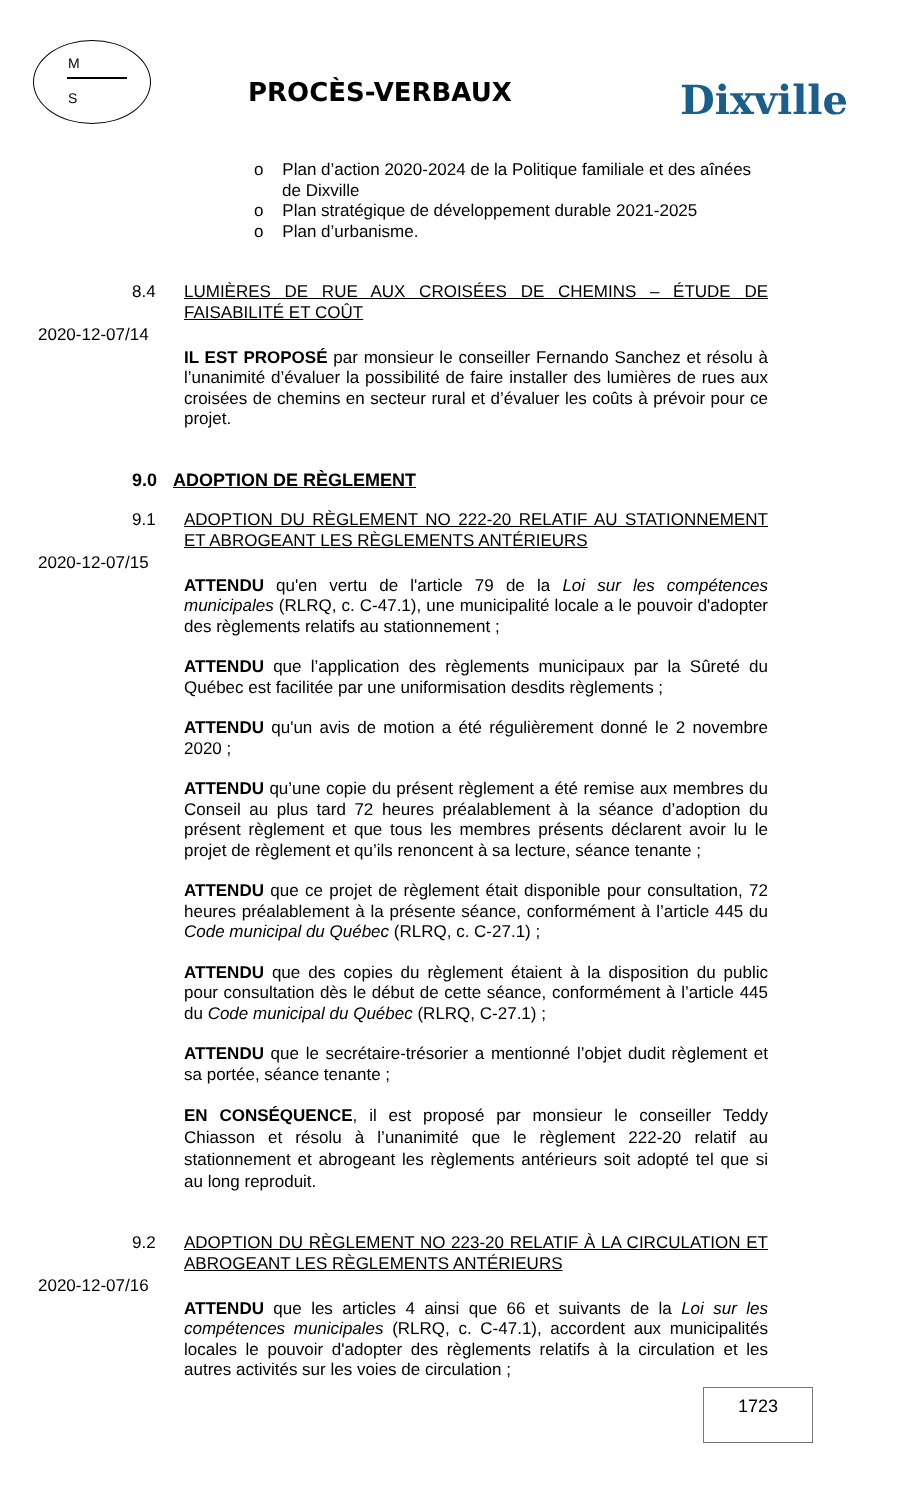M
S
PROCÈS-VERBAUX Dixville
o Plan d’action 2020-2024 de la Politique familiale et des aînées de Dixville
o Plan stratégique de développement durable 2021-2025
o Plan d’urbanisme.
8.4 LUMIÈRES DE RUE AUX CROISÉES DE CHEMINS – ÉTUDE DE FAISABILITÉ ET COÛT
2020-12-07/14
IL EST PROPOSÉ par monsieur le conseiller Fernando Sanchez et résolu à l’unanimité d’évaluer la possibilité de faire installer des lumières de rues aux croisées de chemins en secteur rural et d’évaluer les coûts à prévoir pour ce projet.
9.0 ADOPTION DE RÈGLEMENT
9.1 ADOPTION DU RÈGLEMENT NO 222-20 RELATIF AU STATIONNEMENT ET ABROGEANT LES RÈGLEMENTS ANTÉRIEURS
2020-12-07/15
ATTENDU qu'en vertu de l'article 79 de la Loi sur les compétences municipales (RLRQ, c. C-47.1), une municipalité locale a le pouvoir d'adopter des règlements relatifs au stationnement ;
ATTENDU que l’application des règlements municipaux par la Sûreté du Québec est facilitée par une uniformisation desdits règlements ;
ATTENDU qu'un avis de motion a été régulièrement donné le 2 novembre 2020 ;
ATTENDU qu’une copie du présent règlement a été remise aux membres du Conseil au plus tard 72 heures préalablement à la séance d’adoption du présent règlement et que tous les membres présents déclarent avoir lu le projet de règlement et qu’ils renoncent à sa lecture, séance tenante ;
ATTENDU que ce projet de règlement était disponible pour consultation, 72 heures préalablement à la présente séance, conformément à l’article 445 du Code municipal du Québec (RLRQ, c. C-27.1) ;
ATTENDU que des copies du règlement étaient à la disposition du public pour consultation dès le début de cette séance, conformément à l’article 445 du Code municipal du Québec (RLRQ, C-27.1) ;
ATTENDU que le secrétaire-trésorier a mentionné l’objet dudit règlement et sa portée, séance tenante ;
EN CONSÉQUENCE, il est proposé par monsieur le conseiller Teddy Chiasson et résolu à l’unanimité que le règlement 222-20 relatif au stationnement et abrogeant les règlements antérieurs soit adopté tel que si au long reproduit.
9.2 ADOPTION DU RÈGLEMENT NO 223-20 RELATIF À LA CIRCULATION ET ABROGEANT LES RÈGLEMENTS ANTÉRIEURS
2020-12-07/16
ATTENDU que les articles 4 ainsi que 66 et suivants de la Loi sur les compétences municipales (RLRQ, c. C-47.1), accordent aux municipalités locales le pouvoir d'adopter des règlements relatifs à la circulation et les autres activités sur les voies de circulation ;
1723